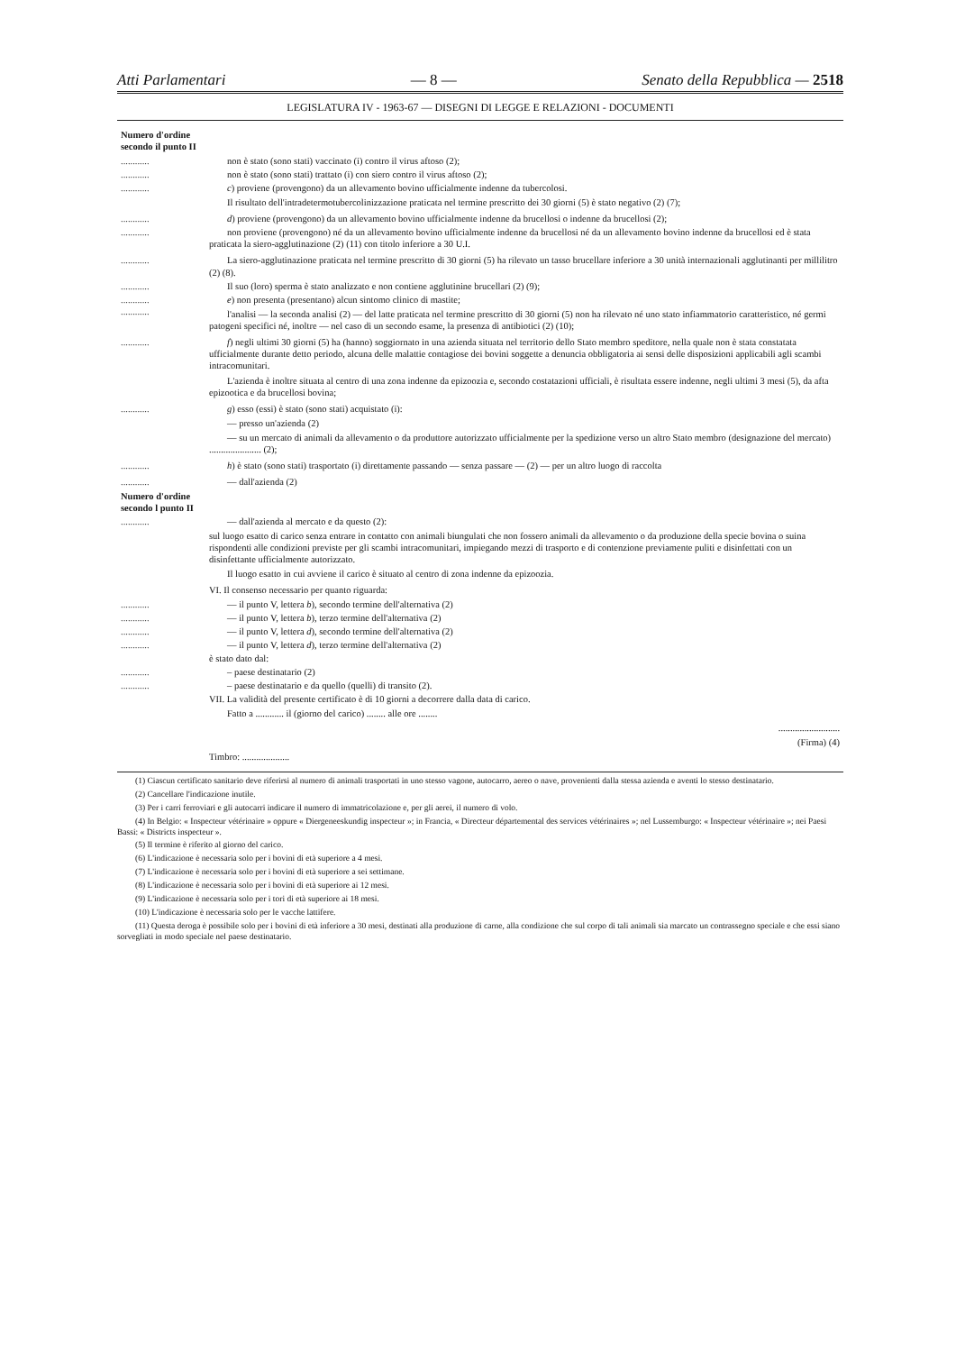Atti Parlamentari — 8 — Senato della Repubblica — 2518
LEGISLATURA IV - 1963-67 — DISEGNI DI LEGGE E RELAZIONI - DOCUMENTI
| Numero d'ordine secondo il punto II | |
| ............ | non è stato (sono stati) vaccinato (i) contro il virus aftoso (2); |
| ............ | non è stato (sono stati) trattato (i) con siero contro il virus aftoso (2); |
| ............ | c ) proviene (provengono) da un allevamento bovino ufficialmente indenne da tubercolosi. Il risultato dell'intradetermotubercolinizzazione praticata nel termine prescritto dei 30 giorni (5) è stato negativo (2) (7); |
| ............ | d ) proviene (provengono) da un allevamento bovino ufficialmente indenne da brucellosi o indenne da brucellosi (2); |
| ............ | non proviene (provengono) né da un allevamento bovino ufficialmente indenne da brucellosi né da un allevamento bovino indenne da brucellosi ed è stata praticata la siero-agglutinazione (2) (11) con titolo inferiore a 30 U.I. |
| ............ | La siero-agglutinazione praticata nel termine prescritto di 30 giorni (5) ha rilevato un tasso brucellare inferiore a 30 unità internazionali agglutinanti per millilitro (2) (8). |
| ............ | Il suo (loro) sperma è stato analizzato e non contiene agglutinine brucellari (2) (9); |
| ............ ............ | e ) non presenta (presentano) alcun sintomo clinico di mastite; l'analisi — la seconda analisi (2) — del latte praticata nel termine prescritto di 30 giorni (5) non ha rilevato né uno stato infiammatorio caratteristico, né germi patogeni specifici né, inoltre — nel caso di un secondo esame, la presenza di antibiotici (2) (10); |
| ............ | f ) negli ultimi 30 giorni (5) ha (hanno) soggiornato in una azienda situata nel territorio dello Stato membro speditore, nella quale non è stata constatata ufficialmente durante detto periodo, alcuna delle malattie contagiose dei bovini soggette a denuncia obbligatoria ai sensi delle disposizioni applicabili agli scambi intracomunitari. L'azienda è inoltre situata al centro di una zona indenne da epizoozia e, secondo costatazioni ufficiali, è risultata essere indenne, negli ultimi 3 mesi (5), da afta epizootica e da brucellosi bovina; |
| ............ | g ) esso (essi) è stato (sono stati) acquistato (i): — presso un'azienda (2) — su un mercato di animali da allevamento o da produttore autorizzato ufficialmente per la spedizione verso un altro Stato membro (designazione del mercato) ...................... (2); |
| ............ | h ) è stato (sono stati) trasportato (i) direttamente passando — senza passare — (2) — per un altro luogo di raccolta |
| ............ | — dall'azienda (2) |
| Numero d'ordine secondo l punto II | |
| ............ | — dall'azienda al mercato e da questo (2): sul luogo esatto di carico senza entrare in contatto con animali biungulati che non fossero animali da allevamento o da produzione della specie bovina o suina rispondenti alle condizioni previste per gli scambi intracomunitari, impiegando mezzi di trasporto e di contenzione previamente puliti e disinfettati con un disinfettante ufficialmente autorizzato. Il luogo esatto in cui avviene il carico è situato al centro di zona indenne da epizoozia. |
| | VI. Il consenso necessario per quanto riguarda: |
| ............ | — il punto V, lettera b ), secondo termine dell'alternativa (2) |
| ............ | — il punto V, lettera b ), terzo termine dell'alternativa (2) |
| ............ | — il punto V, lettera d ), secondo termine dell'alternativa (2) |
| ............ | — il punto V, lettera d ), terzo termine dell'alternativa (2) |
| | è stato dato dal: |
| ............ | – paese destinatario (2) |
| ............ | – paese destinatario e da quello (quelli) di transito (2). |
| | VII. La validità del presente certificato è di 10 giorni a decorrere dalla data di carico. |
| | Fatto a ............ il (giorno del carico) ........ alle ore ........ .......................... (Firma) (4) Timbro: .................... |
(1) Ciascun certificato sanitario deve riferirsi al numero di animali trasportati in uno stesso vagone, autocarro, aereo o nave, provenienti dalla stessa azienda e aventi lo stesso destinatario.
(2) Cancellare l'indicazione inutile.
(3) Per i carri ferroviari e gli autocarri indicare il numero di immatricolazione e, per gli aerei, il numero di volo.
(4) In Belgio: « Inspecteur vétérinaire » oppure « Diergeneeskundig inspecteur »; in Francia, « Directeur départemental des services vétérinaires »; nel Lussemburgo: « Inspecteur vétérinaire »; nei Paesi Bassi: « Districts inspecteur ».
(5) Il termine è riferito al giorno del carico.
(6) L'indicazione è necessaria solo per i bovini di età superiore a 4 mesi.
(7) L'indicazione è necessaria solo per i bovini di età superiore a sei settimane.
(8) L'indicazione è necessaria solo per i bovini di età superiore ai 12 mesi.
(9) L'indicazione è necessaria solo per i tori di età superiore ai 18 mesi.
(10) L'indicazione è necessaria solo per le vacche lattifere.
(11) Questa deroga è possibile solo per i bovini di età inferiore a 30 mesi, destinati alla produzione di carne, alla condizione che sul corpo di tali animali sia marcato un contrassegno speciale e che essi siano sorvegliati in modo speciale nel paese destinatario.